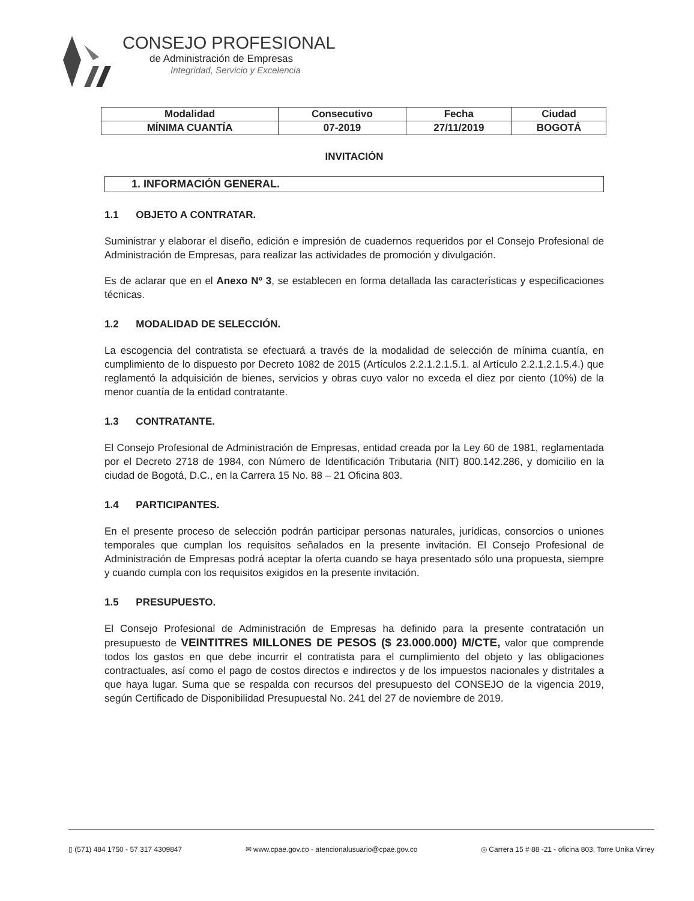CONSEJO PROFESIONAL
de Administración de Empresas
Integridad, Servicio y Excelencia
| Modalidad | Consecutivo | Fecha | Ciudad |
| --- | --- | --- | --- |
| MÍNIMA CUANTÍA | 07-2019 | 27/11/2019 | BOGOTÁ |
INVITACIÓN
1. INFORMACIÓN GENERAL.
1.1 OBJETO A CONTRATAR.
Suministrar y elaborar el diseño, edición e impresión de cuadernos requeridos por el Consejo Profesional de Administración de Empresas, para realizar las actividades de promoción y divulgación.
Es de aclarar que en el Anexo Nº 3, se establecen en forma detallada las características y especificaciones técnicas.
1.2 MODALIDAD DE SELECCIÓN.
La escogencia del contratista se efectuará a través de la modalidad de selección de mínima cuantía, en cumplimiento de lo dispuesto por Decreto 1082 de 2015 (Artículos 2.2.1.2.1.5.1. al Artículo 2.2.1.2.1.5.4.) que reglamentó la adquisición de bienes, servicios y obras cuyo valor no exceda el diez por ciento (10%) de la menor cuantía de la entidad contratante.
1.3 CONTRATANTE.
El Consejo Profesional de Administración de Empresas, entidad creada por la Ley 60 de 1981, reglamentada por el Decreto 2718 de 1984, con Número de Identificación Tributaria (NIT) 800.142.286, y domicilio en la ciudad de Bogotá, D.C., en la Carrera 15 No. 88 – 21 Oficina 803.
1.4 PARTICIPANTES.
En el presente proceso de selección podrán participar personas naturales, jurídicas, consorcios o uniones temporales que cumplan los requisitos señalados en la presente invitación. El Consejo Profesional de Administración de Empresas podrá aceptar la oferta cuando se haya presentado sólo una propuesta, siempre y cuando cumpla con los requisitos exigidos en la presente invitación.
1.5 PRESUPUESTO.
El Consejo Profesional de Administración de Empresas ha definido para la presente contratación un presupuesto de VEINTITRES MILLONES DE PESOS ($ 23.000.000) M/CTE, valor que comprende todos los gastos en que debe incurrir el contratista para el cumplimiento del objeto y las obligaciones contractuales, así como el pago de costos directos e indirectos y de los impuestos nacionales y distritales a que haya lugar. Suma que se respalda con recursos del presupuesto del CONSEJO de la vigencia 2019, según Certificado de Disponibilidad Presupuestal No. 241 del 27 de noviembre de 2019.
▯ (571) 484 1750 - 57 317 4309847 ✉ www.cpae.gov.co - atencionalusuario@cpae.gov.co ◎ Carrera 15 # 88 -21 - oficina 803, Torre Unika Virrey